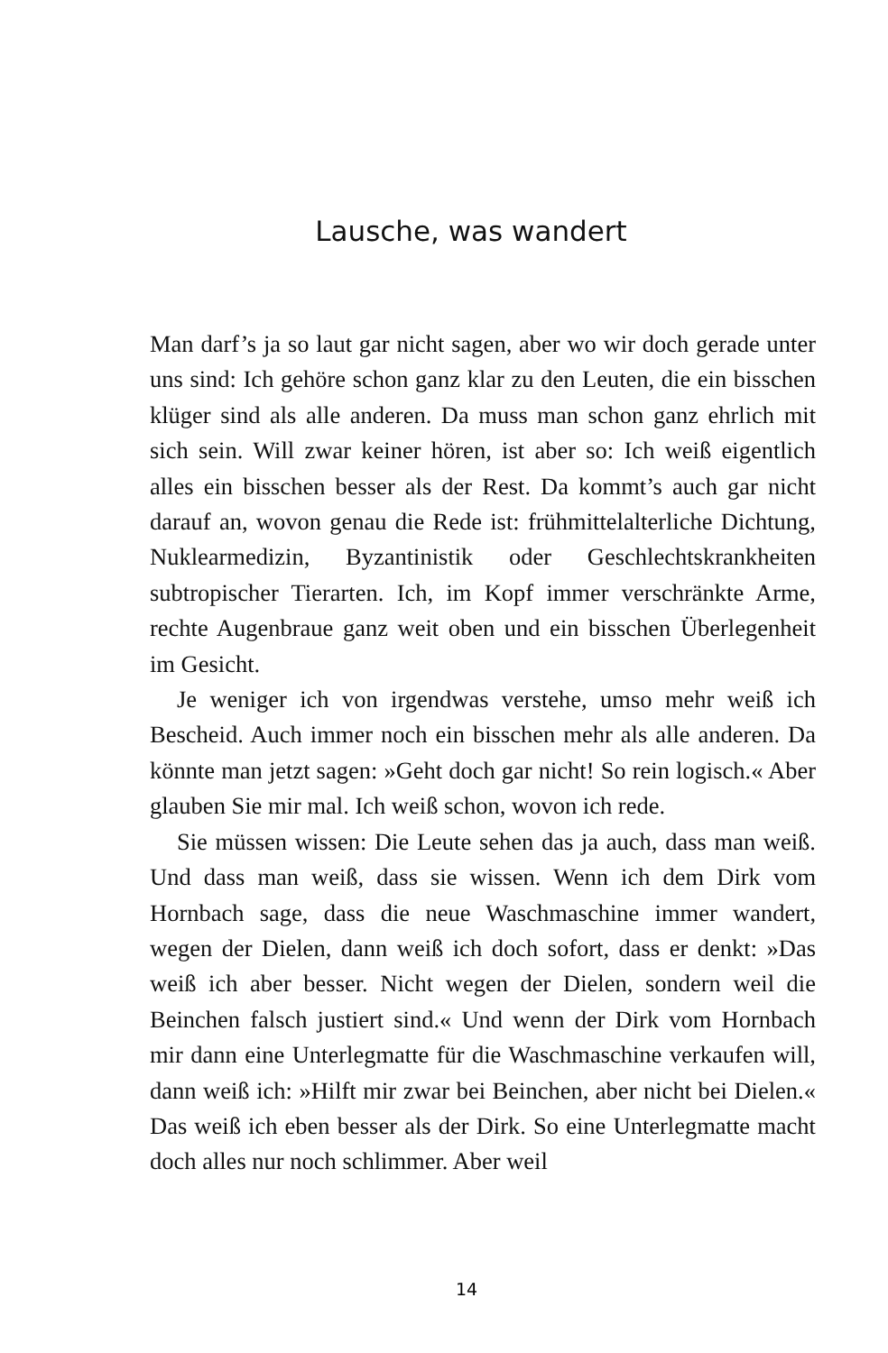Lausche, was wandert
Man darf’s ja so laut gar nicht sagen, aber wo wir doch gerade unter uns sind: Ich gehöre schon ganz klar zu den Leuten, die ein bisschen klüger sind als alle anderen. Da muss man schon ganz ehrlich mit sich sein. Will zwar keiner hören, ist aber so: Ich weiß eigentlich alles ein bisschen besser als der Rest. Da kommt’s auch gar nicht darauf an, wovon genau die Rede ist: frühmittelalterliche Dichtung, Nuklearmedizin, Byzantinistik oder Geschlechtskrankheiten subtropischer Tierarten. Ich, im Kopf immer verschränkte Arme, rechte Augenbraue ganz weit oben und ein bisschen Überlegenheit im Gesicht.
Je weniger ich von irgendwas verstehe, umso mehr weiß ich Bescheid. Auch immer noch ein bisschen mehr als alle anderen. Da könnte man jetzt sagen: »Geht doch gar nicht! So rein logisch.« Aber glauben Sie mir mal. Ich weiß schon, wovon ich rede.
Sie müssen wissen: Die Leute sehen das ja auch, dass man weiß. Und dass man weiß, dass sie wissen. Wenn ich dem Dirk vom Hornbach sage, dass die neue Waschmaschine immer wandert, wegen der Dielen, dann weiß ich doch sofort, dass er denkt: »Das weiß ich aber besser. Nicht wegen der Dielen, sondern weil die Beinchen falsch justiert sind.« Und wenn der Dirk vom Hornbach mir dann eine Unterlegmatte für die Waschmaschine verkaufen will, dann weiß ich: »Hilft mir zwar bei Beinchen, aber nicht bei Dielen.« Das weiß ich eben besser als der Dirk. So eine Unterlegmatte macht doch alles nur noch schlimmer. Aber weil
14